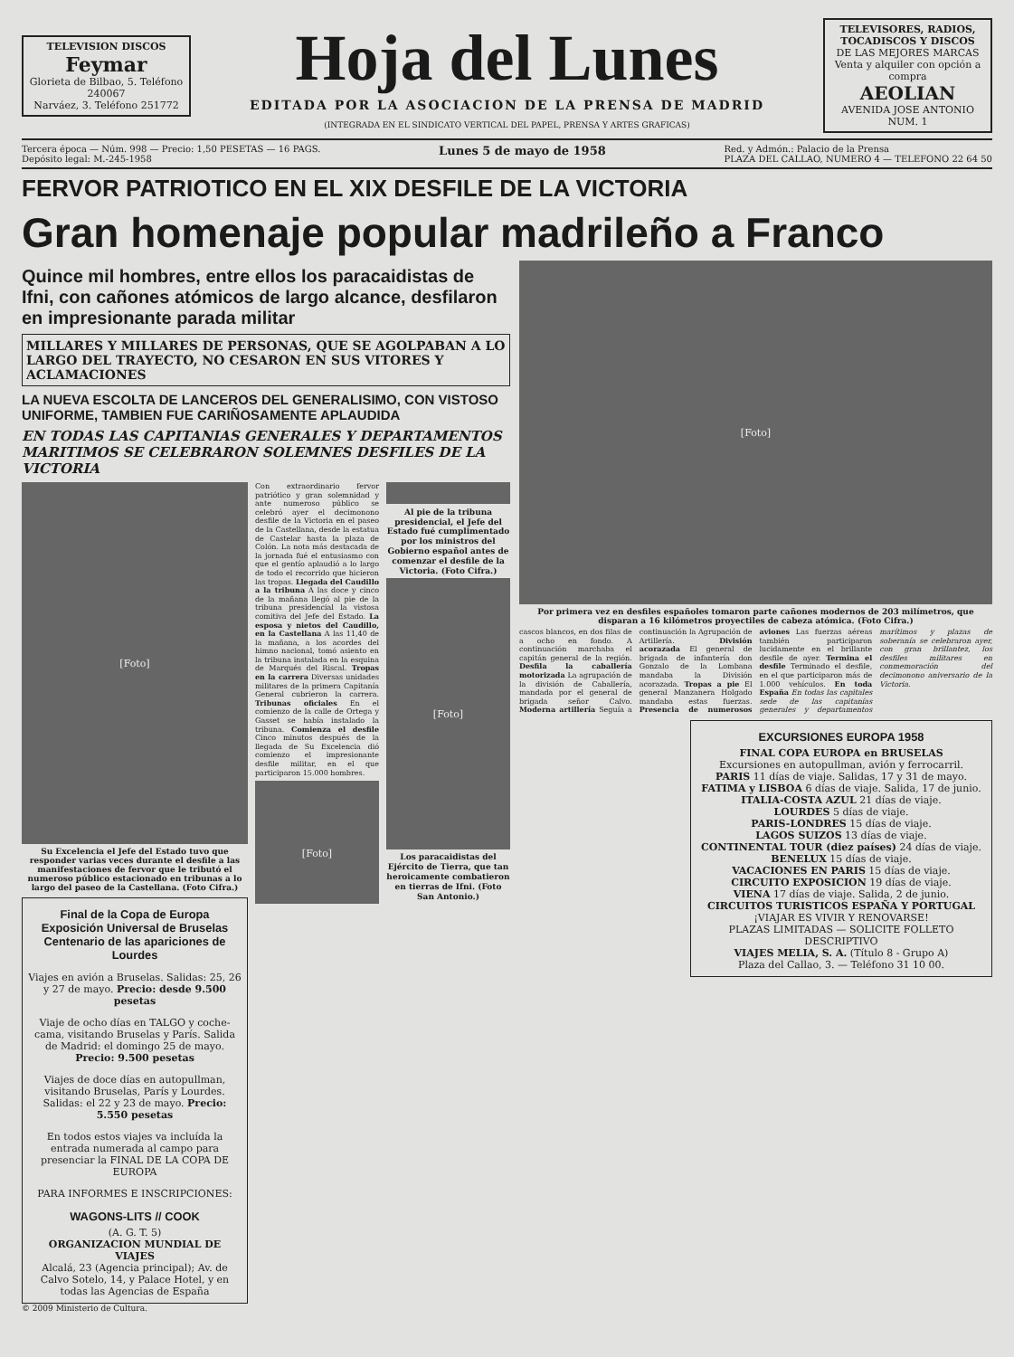TELEVISION DISCOS
Feymar
Glorieta de Bilbao, 5. Teléfono 240067
Narváez, 3. Teléfono 251772
Hoja del Lunes
EDITADA POR LA ASOCIACION DE LA PRENSA DE MADRID
(INTEGRADA EN EL SINDICATO VERTICAL DEL PAPEL, PRENSA Y ARTES GRAFICAS)
TELEVISORES, RADIOS, TOCADISCOS Y DISCOS
DE LAS MEJORES MARCAS
Venta y alquiler con opción a compra
AEOLIAN
AVENIDA JOSE ANTONIO NUM. 1
Tercera época — Núm. 998 — Precio: 1,50 PESETAS — 16 PAGS.
Depósito legal: M.-245-1958 Lunes 5 de mayo de 1958 Red. y Admón.: Palacio de la Prensa
PLAZA DEL CALLAO, NUMERO 4 — TELEFONO 22 64 50
FERVOR PATRIOTICO EN EL XIX DESFILE DE LA VICTORIA
Gran homenaje popular madrileño a Franco
Quince mil hombres, entre ellos los paracaidistas de Ifni, con cañones atómicos de largo alcance, desfilaron en impresionante parada militar
MILLARES Y MILLARES DE PERSONAS, QUE SE AGOLPABAN A LO LARGO DEL TRAYECTO, NO CESARON EN SUS VITORES Y ACLAMACIONES
LA NUEVA ESCOLTA DE LANCEROS DEL GENERALISIMO, CON VISTOSO UNIFORME, TAMBIEN FUE CARIÑOSAMENTE APLAUDIDA
EN TODAS LAS CAPITANIAS GENERALES Y DEPARTAMENTOS MARITIMOS SE CELEBRARON SOLEMNES DESFILES DE LA VICTORIA
[Foto]
Su Excelencia el Jefe del Estado tuvo que responder varias veces durante el desfile a las manifestaciones de fervor que le tributó el numeroso público estacionado en tribunas a lo largo del paseo de la Castellana. (Foto Cifra.)
Final de la Copa de Europa
Exposición Universal de Bruselas
Centenario de las apariciones de Lourdes
Viajes en avión a Bruselas. Salidas: 25, 26 y 27 de mayo. Precio: desde 9.500 pesetas
Viaje de ocho días en TALGO y coche-cama, visitando Bruselas y París. Salida de Madrid: el domingo 25 de mayo. Precio: 9.500 pesetas
Viajes de doce días en autopullman, visitando Bruselas, París y Lourdes. Salidas: el 22 y 23 de mayo. Precio: 5.550 pesetas
En todos estos viajes va incluída la entrada numerada al campo para presenciar la FINAL DE LA COPA DE EUROPA
PARA INFORMES E INSCRIPCIONES:
WAGONS-LITS // COOK
(A. G. T. 5)
ORGANIZACION MUNDIAL DE VIAJES
Alcalá, 23 (Agencia principal); Av. de Calvo Sotelo, 14, y Palace Hotel, y en todas las Agencias de España
Con extraordinario fervor patriótico y gran solemnidad y ante numeroso público se celebró ayer el decimonono desfile de la Victoria en el paseo de la Castellana, desde la estatua de Castelar hasta la plaza de Colón. La nota más destacada de la jornada fué el entusiasmo con que el gentío aplaudió a lo largo de todo el recorrido que hicieron las tropas. Llegada del Caudillo a la tribuna A las doce y cinco de la mañana llegó al pie de la tribuna presidencial la vistosa comitiva del Jefe del Estado. La esposa y nietos del Caudillo, en la Castellana A las 11,40 de la mañana, a los acordes del himno nacional, tomó asiento en la tribuna instalada en la esquina de Marqués del Riscal. Tropas en la carrera Diversas unidades militares de la primera Capitanía General cubrieron la carrera. Tribunas oficiales En el comienzo de la calle de Ortega y Gasset se había instalado la tribuna. Comienza el desfile Cinco minutos después de la llegada de Su Excelencia dió comienzo el impresionante desfile militar, en el que participaron 15.000 hombres.
[Foto]
Al pie de la tribuna presidencial, el Jefe del Estado fué cumplimentado por los ministros del Gobierno español antes de comenzar el desfile de la Victoria. (Foto Cifra.)
[Foto]
Los paracaidistas del Ejército de Tierra, que tan heroicamente combatieron en tierras de Ifni. (Foto San Antonio.)
[Foto]
Por primera vez en desfiles españoles tomaron parte cañones modernos de 203 milímetros, que disparan a 16 kilómetros proyectiles de cabeza atómica. (Foto Cifra.)
cascos blancos, en dos filas de a ocho en fondo. A continuación marchaba el capitán general de la región. Desfila la caballería motorizada La agrupación de la división de Caballería, mandada por el general de brigada señor Calvo. Moderna artillería Seguía a continuación la Agrupación de Artillería. División acorazada El general de brigada de infantería don Gonzalo de la Lombana mandaba la División acorazada. Tropas a pie El general Manzanera Holgado mandaba estas fuerzas. Presencia de numerosos aviones Las fuerzas aéreas también participaron lucidamente en el brillante desfile de ayer. Termina el desfile Terminado el desfile, en el que participaron más de 1.000 vehículos. En toda España En todas las capitales sede de las capitanías generales y departamentos marítimos y plazas de soberanía se celebraron ayer, con gran brillantez, los desfiles militares en conmemoración del decimonono aniversario de la Victoria.
EXCURSIONES EUROPA 1958
FINAL COPA EUROPA en BRUSELAS
Excursiones en autopullman, avión y ferrocarril.
PARIS 11 días de viaje. Salidas, 17 y 31 de mayo.
FATIMA y LISBOA 6 días de viaje. Salida, 17 de junio.
ITALIA-COSTA AZUL 21 días de viaje.
LOURDES 5 días de viaje.
PARIS-LONDRES 15 días de viaje.
LAGOS SUIZOS 13 días de viaje.
CONTINENTAL TOUR (diez países) 24 días de viaje.
BENELUX 15 días de viaje.
VACACIONES EN PARIS 15 días de viaje.
CIRCUITO EXPOSICION 19 días de viaje.
VIENA 17 días de viaje. Salida, 2 de junio.
CIRCUITOS TURISTICOS ESPAÑA Y PORTUGAL
¡VIAJAR ES VIVIR Y RENOVARSE!
PLAZAS LIMITADAS — SOLICITE FOLLETO DESCRIPTIVO
VIAJES MELIA, S. A. (Título 8 - Grupo A)
Plaza del Callao, 3. — Teléfono 31 10 00.
© 2009 Ministerio de Cultura.